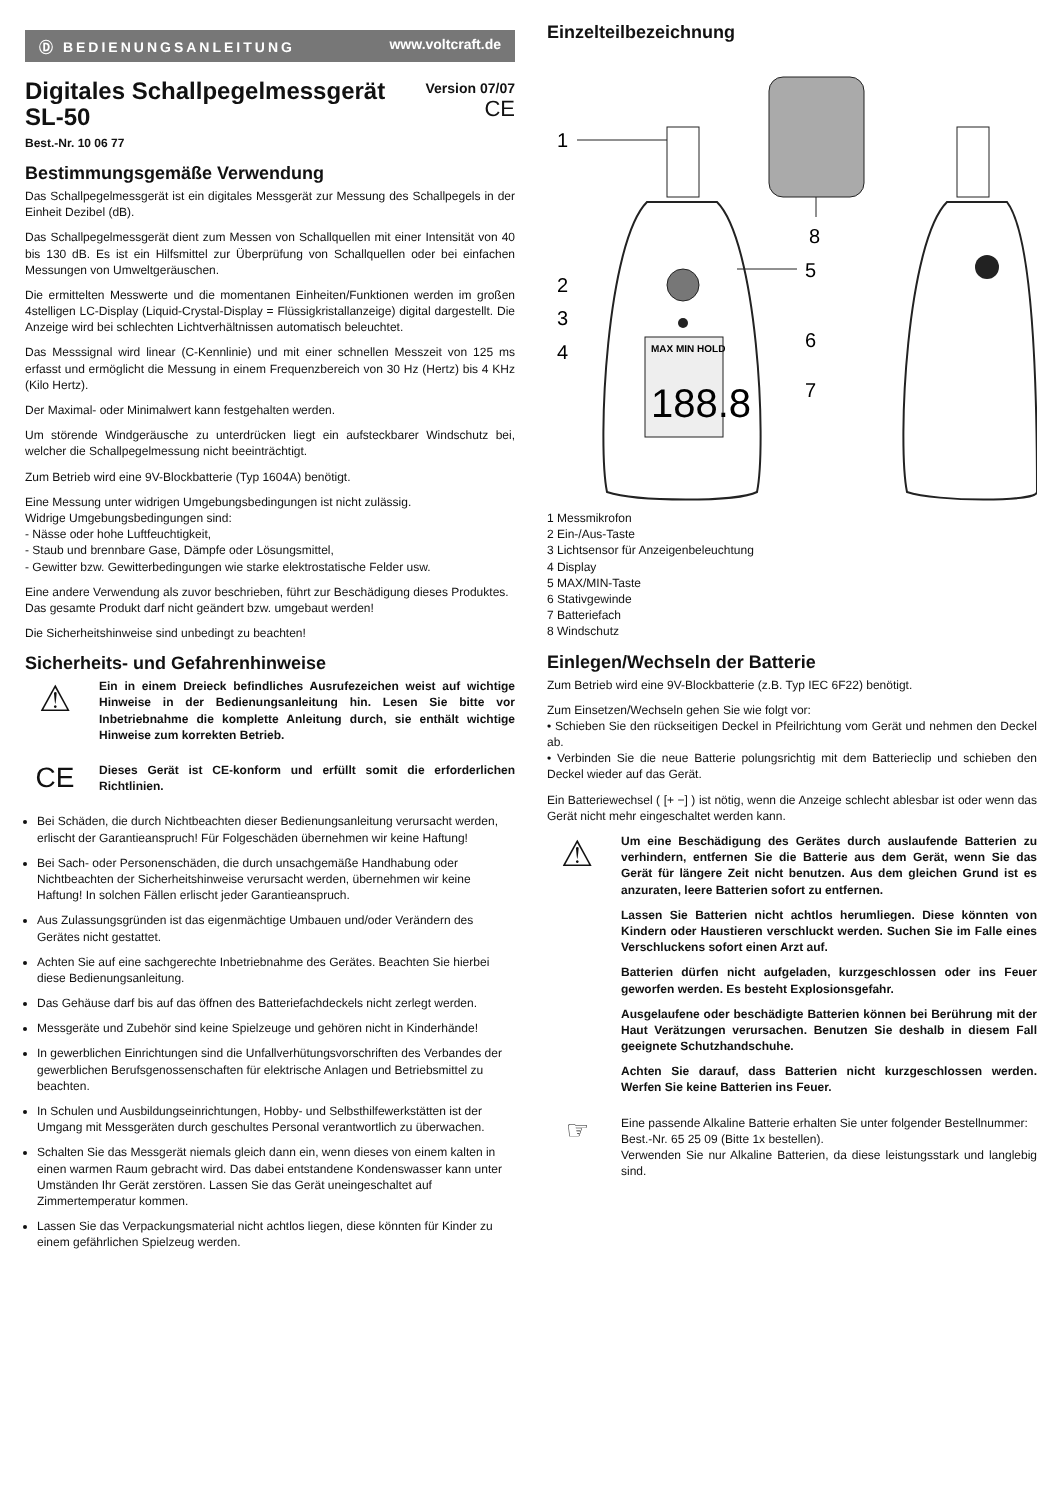Ⓓ BEDIENUNGSANLEITUNG www.voltcraft.de
Digitales Schallpegelmessgerät
SL-50
Version 07/07
CE
Best.-Nr. 10 06 77
Bestimmungsgemäße Verwendung
Das Schallpegelmessgerät ist ein digitales Messgerät zur Messung des Schallpegels in der Einheit Dezibel (dB).
Das Schallpegelmessgerät dient zum Messen von Schallquellen mit einer Intensität von 40 bis 130 dB. Es ist ein Hilfsmittel zur Überprüfung von Schallquellen oder bei einfachen Messungen von Umweltgeräuschen.
Die ermittelten Messwerte und die momentanen Einheiten/Funktionen werden im großen 4stelligen LC-Display (Liquid-Crystal-Display = Flüssigkristallanzeige) digital dargestellt. Die Anzeige wird bei schlechten Lichtverhältnissen automatisch beleuchtet.
Das Messsignal wird linear (C-Kennlinie) und mit einer schnellen Messzeit von 125 ms erfasst und ermöglicht die Messung in einem Frequenzbereich von 30 Hz (Hertz) bis 4 KHz (Kilo Hertz).
Der Maximal- oder Minimalwert kann festgehalten werden.
Um störende Windgeräusche zu unterdrücken liegt ein aufsteckbarer Windschutz bei, welcher die Schallpegelmessung nicht beeinträchtigt.
Zum Betrieb wird eine 9V-Blockbatterie (Typ 1604A) benötigt.
Eine Messung unter widrigen Umgebungsbedingungen ist nicht zulässig.
Widrige Umgebungsbedingungen sind:
- Nässe oder hohe Luftfeuchtigkeit,
- Staub und brennbare Gase, Dämpfe oder Lösungsmittel,
- Gewitter bzw. Gewitterbedingungen wie starke elektrostatische Felder usw.
Eine andere Verwendung als zuvor beschrieben, führt zur Beschädigung dieses Produktes.
Das gesamte Produkt darf nicht geändert bzw. umgebaut werden!
Die Sicherheitshinweise sind unbedingt zu beachten!
Sicherheits- und Gefahrenhinweise
⚠
Ein in einem Dreieck befindliches Ausrufezeichen weist auf wichtige Hinweise in der Bedienungsanleitung hin. Lesen Sie bitte vor Inbetriebnahme die komplette Anleitung durch, sie enthält wichtige Hinweise zum korrekten Betrieb.
CE
Dieses Gerät ist CE-konform und erfüllt somit die erforderlichen Richtlinien.
Bei Schäden, die durch Nichtbeachten dieser Bedienungsanleitung verursacht werden, erlischt der Garantieanspruch! Für Folgeschäden übernehmen wir keine Haftung!
Bei Sach- oder Personenschäden, die durch unsachgemäße Handhabung oder Nichtbeachten der Sicherheitshinweise verursacht werden, übernehmen wir keine Haftung! In solchen Fällen erlischt jeder Garantieanspruch.
Aus Zulassungsgründen ist das eigenmächtige Umbauen und/oder Verändern des Gerätes nicht gestattet.
Achten Sie auf eine sachgerechte Inbetriebnahme des Gerätes. Beachten Sie hierbei diese Bedienungsanleitung.
Das Gehäuse darf bis auf das öffnen des Batteriefachdeckels nicht zerlegt werden.
Messgeräte und Zubehör sind keine Spielzeuge und gehören nicht in Kinderhände!
In gewerblichen Einrichtungen sind die Unfallverhütungsvorschriften des Verbandes der gewerblichen Berufsgenossenschaften für elektrische Anlagen und Betriebsmittel zu beachten.
In Schulen und Ausbildungseinrichtungen, Hobby- und Selbsthilfewerkstätten ist der Umgang mit Messgeräten durch geschultes Personal verantwortlich zu überwachen.
Schalten Sie das Messgerät niemals gleich dann ein, wenn dieses von einem kalten in einen warmen Raum gebracht wird. Das dabei entstandene Kondenswasser kann unter Umständen Ihr Gerät zerstören. Lassen Sie das Gerät uneingeschaltet auf Zimmertemperatur kommen.
Lassen Sie das Verpackungsmaterial nicht achtlos liegen, diese könnten für Kinder zu einem gefährlichen Spielzeug werden.
Einzelteilbezeichnung
8
MAX MIN HOLD
188.8
1
2
3
4
5
6
7
1 Messmikrofon
2 Ein-/Aus-Taste
3 Lichtsensor für Anzeigenbeleuchtung
4 Display
5 MAX/MIN-Taste
6 Stativgewinde
7 Batteriefach
8 Windschutz
Einlegen/Wechseln der Batterie
Zum Betrieb wird eine 9V-Blockbatterie (z.B. Typ IEC 6F22) benötigt.
Zum Einsetzen/Wechseln gehen Sie wie folgt vor:
• Schieben Sie den rückseitigen Deckel in Pfeilrichtung vom Gerät und nehmen den Deckel ab.
• Verbinden Sie die neue Batterie polungsrichtig mit dem Batterieclip und schieben den Deckel wieder auf das Gerät.
Ein Batteriewechsel ( [+ −] ) ist nötig, wenn die Anzeige schlecht ablesbar ist oder wenn das Gerät nicht mehr eingeschaltet werden kann.
⚠
Um eine Beschädigung des Gerätes durch auslaufende Batterien zu verhindern, entfernen Sie die Batterie aus dem Gerät, wenn Sie das Gerät für längere Zeit nicht benutzen. Aus dem gleichen Grund ist es anzuraten, leere Batterien sofort zu entfernen.
Lassen Sie Batterien nicht achtlos herumliegen. Diese könnten von Kindern oder Haustieren verschluckt werden. Suchen Sie im Falle eines Verschluckens sofort einen Arzt auf.
Batterien dürfen nicht aufgeladen, kurzgeschlossen oder ins Feuer geworfen werden. Es besteht Explosionsgefahr.
Ausgelaufene oder beschädigte Batterien können bei Berührung mit der Haut Verätzungen verursachen. Benutzen Sie deshalb in diesem Fall geeignete Schutzhandschuhe.
Achten Sie darauf, dass Batterien nicht kurzgeschlossen werden. Werfen Sie keine Batterien ins Feuer.
☞
Eine passende Alkaline Batterie erhalten Sie unter folgender Bestellnummer:
Best.-Nr. 65 25 09 (Bitte 1x bestellen).
Verwenden Sie nur Alkaline Batterien, da diese leistungsstark und langlebig sind.